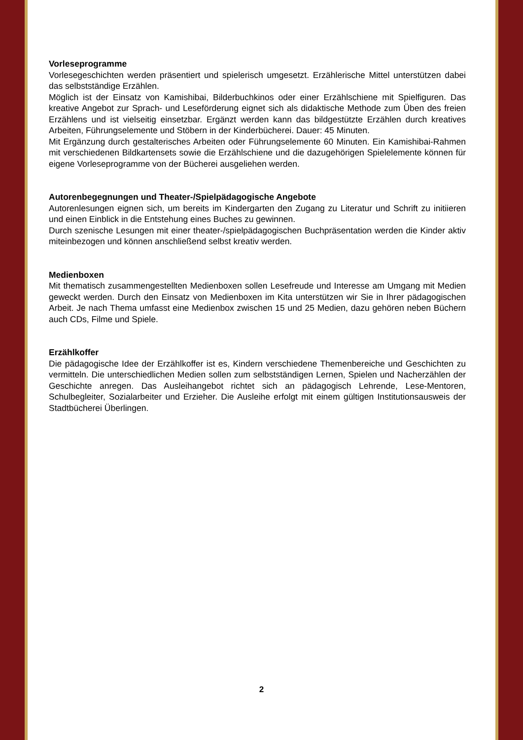Vorleseprogramme
Vorlesegeschichten werden präsentiert und spielerisch umgesetzt. Erzählerische Mittel unterstützen dabei das selbstständige Erzählen.
Möglich ist der Einsatz von Kamishibai, Bilderbuchkinos oder einer Erzählschiene mit Spielfiguren. Das kreative Angebot zur Sprach- und Leseförderung eignet sich als didaktische Methode zum Üben des freien Erzählens und ist vielseitig einsetzbar. Ergänzt werden kann das bildgestützte Erzählen durch kreatives Arbeiten, Führungselemente und Stöbern in der Kinderbücherei. Dauer: 45 Minuten.
Mit Ergänzung durch gestalterisches Arbeiten oder Führungselemente 60 Minuten. Ein Kamishibai-Rahmen mit verschiedenen Bildkartensets sowie die Erzählschiene und die dazugehörigen Spielelemente können für eigene Vorleseprogramme von der Bücherei ausgeliehen werden.
Autorenbegegnungen und Theater-/Spielpädagogische Angebote
Autorenlesungen eignen sich, um bereits im Kindergarten den Zugang zu Literatur und Schrift zu initiieren und einen Einblick in die Entstehung eines Buches zu gewinnen.
Durch szenische Lesungen mit einer theater-/spielpädagogischen Buchpräsentation werden die Kinder aktiv miteinbezogen und können anschließend selbst kreativ werden.
Medienboxen
Mit thematisch zusammengestellten Medienboxen sollen Lesefreude und Interesse am Umgang mit Medien geweckt werden. Durch den Einsatz von Medienboxen im Kita unterstützen wir Sie in Ihrer pädagogischen Arbeit. Je nach Thema umfasst eine Medienbox zwischen 15 und 25 Medien, dazu gehören neben Büchern auch CDs, Filme und Spiele.
Erzählkoffer
Die pädagogische Idee der Erzählkoffer ist es, Kindern verschiedene Themenbereiche und Geschichten zu vermitteln. Die unterschiedlichen Medien sollen zum selbstständigen Lernen, Spielen und Nacherzählen der Geschichte anregen. Das Ausleihangebot richtet sich an pädagogisch Lehrende, Lese-Mentoren, Schulbegleiter, Sozialarbeiter und Erzieher. Die Ausleihe erfolgt mit einem gültigen Institutionsausweis der Stadtbücherei Überlingen.
2